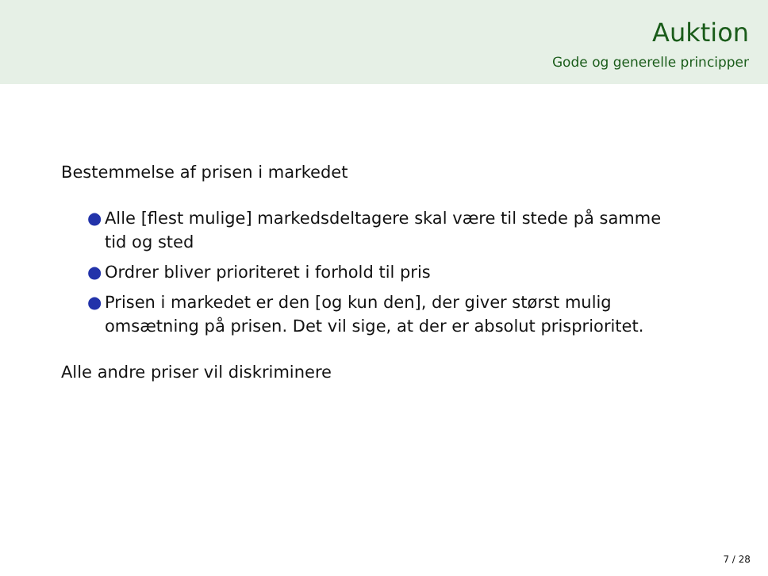Auktion
Gode og generelle principper
Bestemmelse af prisen i markedet
● Alle [flest mulige] markedsdeltagere skal være til stede på samme tid og sted
● Ordrer bliver prioriteret i forhold til pris
● Prisen i markedet er den [og kun den], der giver størst mulig omsætning på prisen. Det vil sige, at der er absolut prisprioritet.
Alle andre priser vil diskriminere
7 / 28